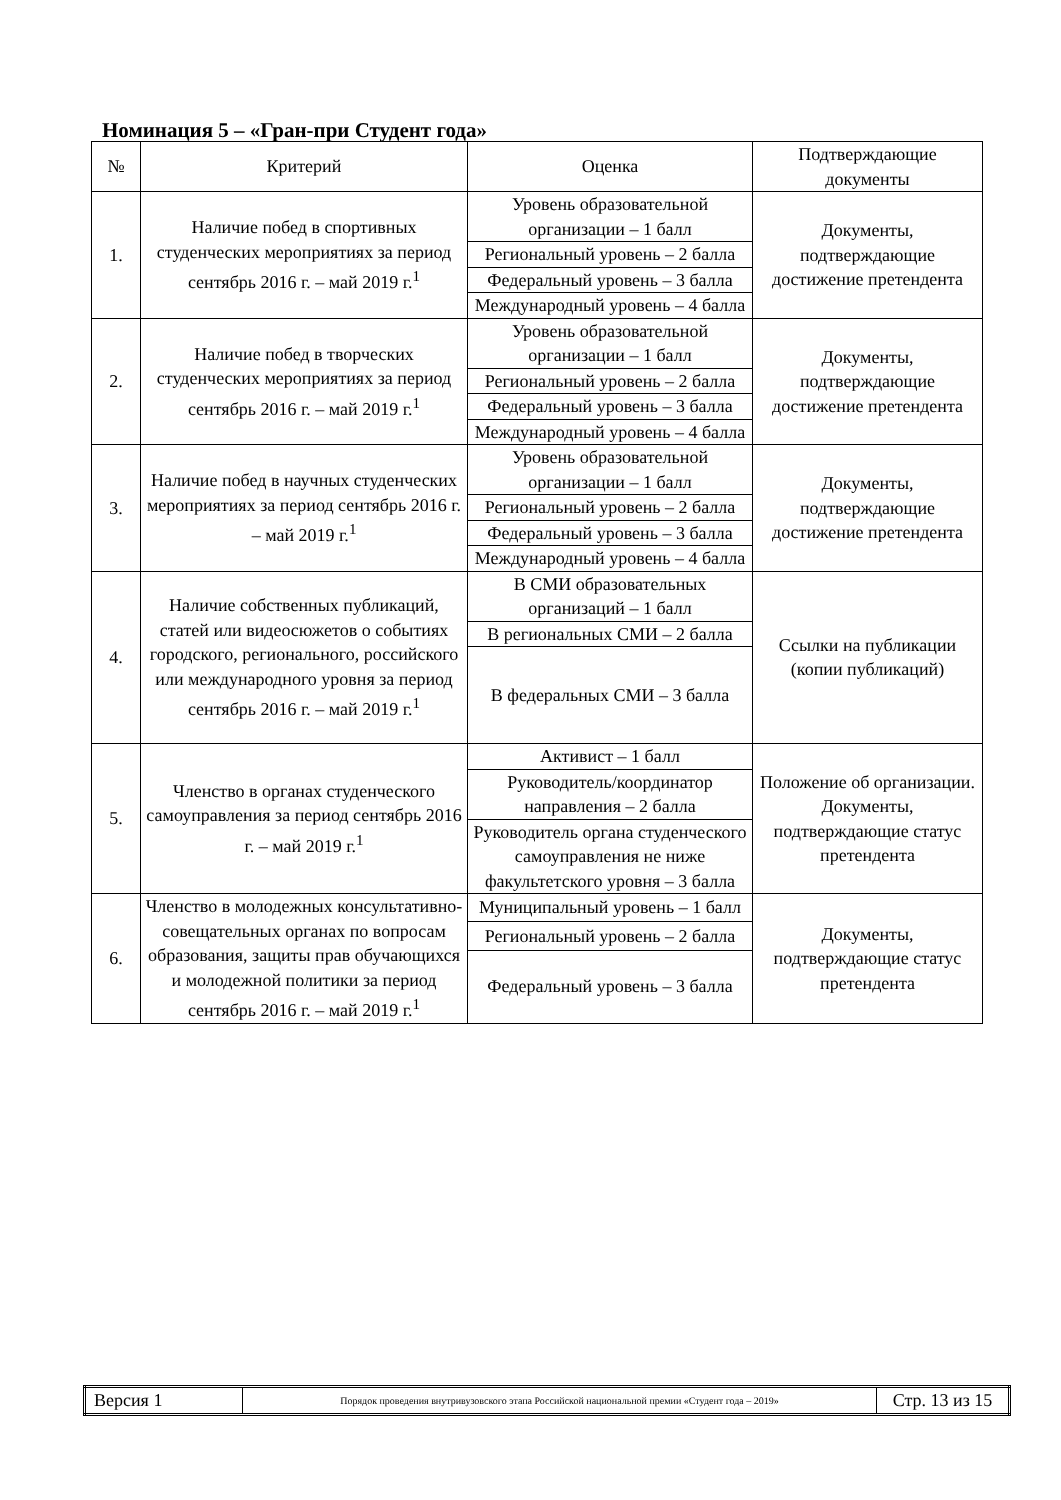Номинация 5 – «Гран-при Студент года»
| № | Критерий | Оценка | Подтверждающие документы |
| --- | --- | --- | --- |
| 1. | Наличие побед в спортивных студенческих мероприятиях за период сентябрь 2016 г. – май 2019 г.<sup>1</sup> | Уровень образовательной организации – 1 балл | Документы, подтверждающие достижение претендента |
| | | Региональный уровень – 2 балла | |
| | | Федеральный уровень – 3 балла | |
| | | Международный уровень – 4 балла | |
| 2. | Наличие побед в творческих студенческих мероприятиях за период сентябрь 2016 г. – май 2019 г.<sup>1</sup> | Уровень образовательной организации – 1 балл | Документы, подтверждающие достижение претендента |
| | | Региональный уровень – 2 балла | |
| | | Федеральный уровень – 3 балла | |
| | | Международный уровень – 4 балла | |
| 3. | Наличие побед в научных студенческих мероприятиях за период сентябрь 2016 г. – май 2019 г.<sup>1</sup> | Уровень образовательной организации – 1 балл | Документы, подтверждающие достижение претендента |
| | | Региональный уровень – 2 балла | |
| | | Федеральный уровень – 3 балла | |
| | | Международный уровень – 4 балла | |
| 4. | Наличие собственных публикаций, статей или видеосюжетов о событиях городского, регионального, российского или международного уровня за период сентябрь 2016 г. – май 2019 г.<sup>1</sup> | В СМИ образовательных организаций – 1 балл | Ссылки на публикации (копии публикаций) |
| | | В региональных СМИ – 2 балла | |
| | | В федеральных СМИ – 3 балла | |
| 5. | Членство в органах студенческого самоуправления за период сентябрь 2016 г. – май 2019 г.<sup>1</sup> | Активист – 1 балл | Положение об организации. Документы, подтверждающие статус претендента |
| | | Руководитель/координатор направления – 2 балла | |
| | | Руководитель органа студенческого самоуправления не ниже факультетского уровня – 3 балла | |
| 6. | Членство в молодежных консультативно-совещательных органах по вопросам образования, защиты прав обучающихся и молодежной политики за период сентябрь 2016 г. – май 2019 г.<sup>1</sup> | Муниципальный уровень – 1 балл | Документы, подтверждающие статус претендента |
| | | Региональный уровень – 2 балла | |
| | | Федеральный уровень – 3 балла | |
| Версия 1 | Порядок проведения внутривузовского этапа Российской национальной премии «Студент года – 2019» | Стр. 13 из 15 |